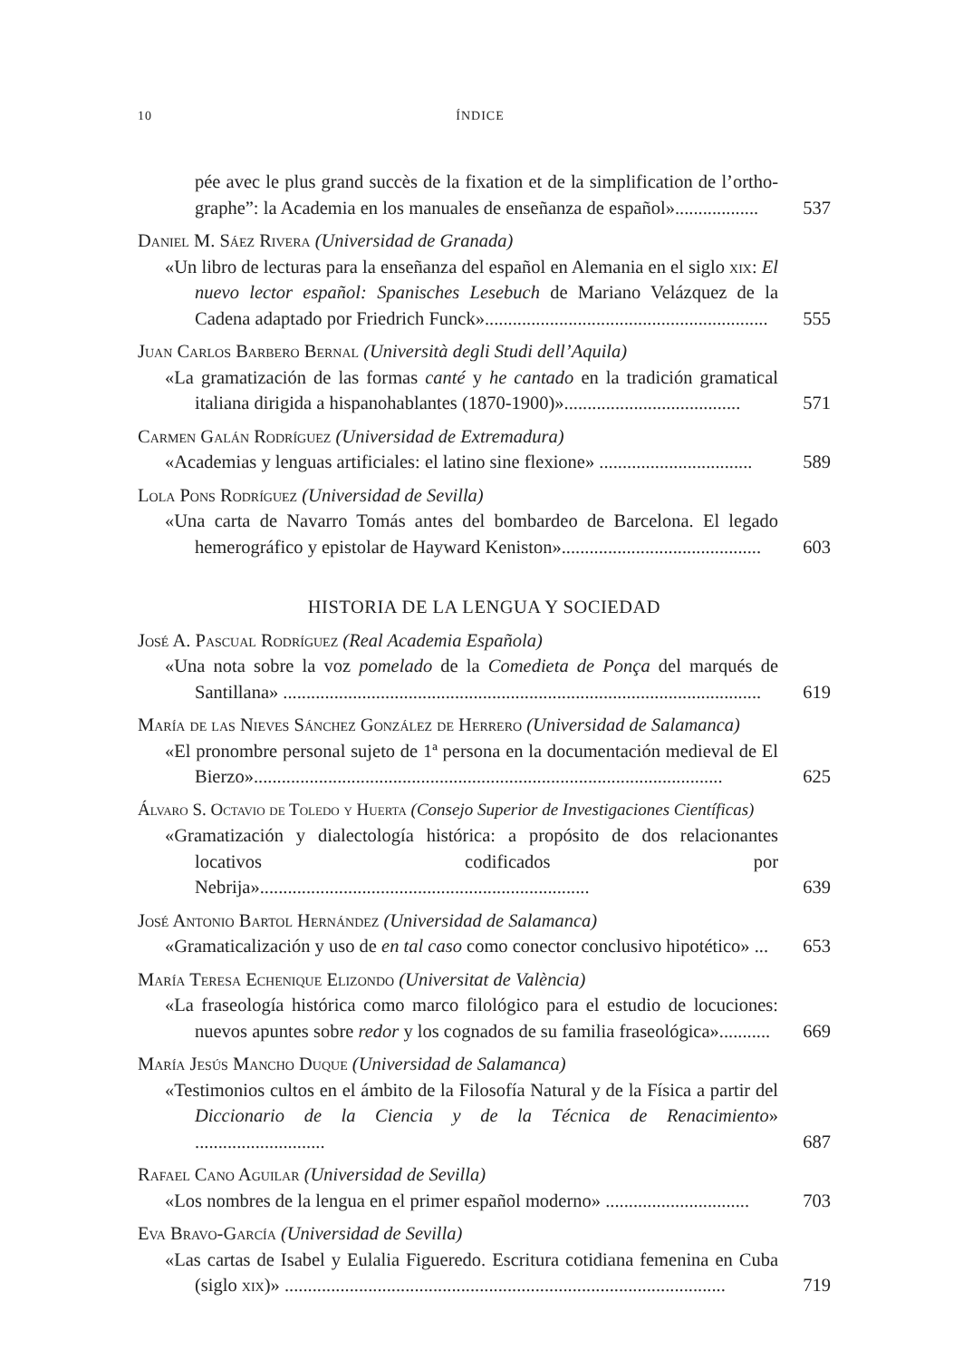10 ÍNDICE
pée avec le plus grand succès de la fixation et de la simplification de l’ortho­graphe”: la Academia en los manuales de enseñanza de español»..................
537
Daniel M. Sáez Rivera (Universidad de Granada)
«Un libro de lecturas para la enseñanza del español en Alemania en el siglo xix: El nuevo lector español: Spanisches Lesebuch de Mariano Velázquez de la Cadena adaptado por Friedrich Funck».............................................................
555
Juan Carlos Barbero Bernal (Università degli Studi dell’Aquila)
«La gramatización de las formas canté y he cantado en la tradición gramatical italiana dirigida a hispanohablantes (1870-1900)»......................................
571
Carmen Galán Rodríguez (Universidad de Extremadura)
«Academias y lenguas artificiales: el latino sine flexione» .................................
589
Lola Pons Rodríguez (Universidad de Sevilla)
«Una carta de Navarro Tomás antes del bombardeo de Barcelona. El legado hemerográfico y epistolar de Hayward Keniston»...........................................
603
HISTORIA DE LA LENGUA Y SOCIEDAD
José A. Pascual Rodríguez (Real Academia Española)
«Una nota sobre la voz pomelado de la Comedieta de Ponça del marqués de Santillana» .......................................................................................................
619
María de las Nieves Sánchez González de Herrero (Universidad de Salamanca)
«El pronombre personal sujeto de 1ª persona en la documentación medieval de El Bierzo».....................................................................................................
625
Álvaro S. Octavio de Toledo y Huerta (Consejo Superior de Investigaciones Científicas)
«Gramatización y dialectología histórica: a propósito de dos relacionantes locativos codificados por Nebrija».......................................................................
639
José Antonio Bartol Hernández (Universidad de Salamanca)
«Gramaticalización y uso de en tal caso como conector conclusivo hipotético» ...
653
María Teresa Echenique Elizondo (Universitat de València)
«La fraseología histórica como marco filológico para el estudio de locuciones: nuevos apuntes sobre redor y los cognados de su familia fraseológica»...........
669
María Jesús Mancho Duque (Universidad de Salamanca)
«Testimonios cultos en el ámbito de la Filosofía Natural y de la Física a partir del Diccionario de la Ciencia y de la Técnica de Renacimiento» ............................
687
Rafael Cano Aguilar (Universidad de Sevilla)
«Los nombres de la lengua en el primer español moderno» ...............................
703
Eva Bravo-García (Universidad de Sevilla)
«Las cartas de Isabel y Eulalia Figueredo. Escritura cotidiana femenina en Cuba (siglo xix)» ...............................................................................................
719